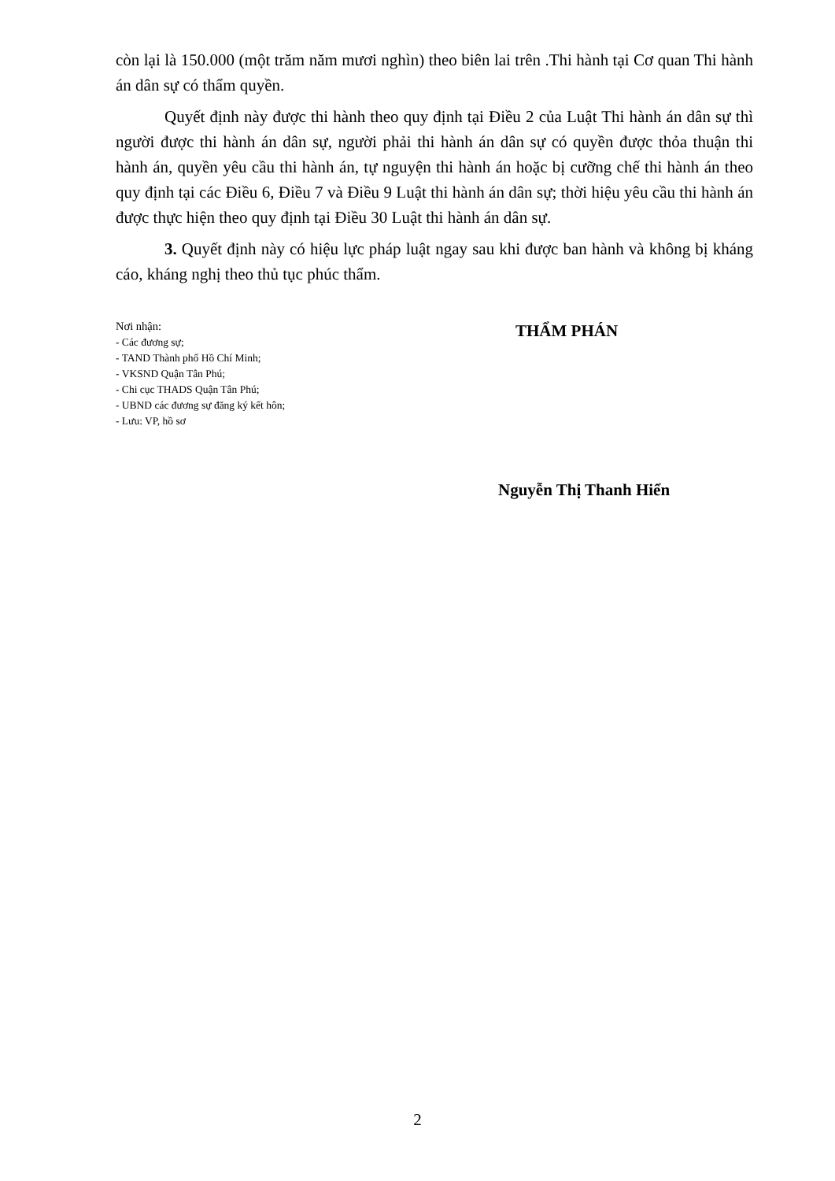còn lại là 150.000 (một trăm năm mươi nghìn) theo biên lai trên .Thi hành tại Cơ quan Thi hành án dân sự có thẩm quyền.
Quyết định này được thi hành theo quy định tại Điều 2 của Luật Thi hành án dân sự thì người được thi hành án dân sự, người phải thi hành án dân sự có quyền được thỏa thuận thi hành án, quyền yêu cầu thi hành án, tự nguyện thi hành án hoặc bị cưỡng chế thi hành án theo quy định tại các Điều 6, Điều 7 và Điều 9 Luật thi hành án dân sự; thời hiệu yêu cầu thi hành án được thực hiện theo quy định tại Điều 30 Luật thi hành án dân sự.
3. Quyết định này có hiệu lực pháp luật ngay sau khi được ban hành và không bị kháng cáo, kháng nghị theo thủ tục phúc thẩm.
Nơi nhận:
- Các đương sự;
- TAND Thành phố Hồ Chí Minh;
- VKSND Quận Tân Phú;
- Chi cục THADS Quận Tân Phú;
- UBND các đương sự đăng ký kết hôn;
- Lưu: VP, hồ sơ
THẨM PHÁN
Nguyễn Thị Thanh Hiển
2